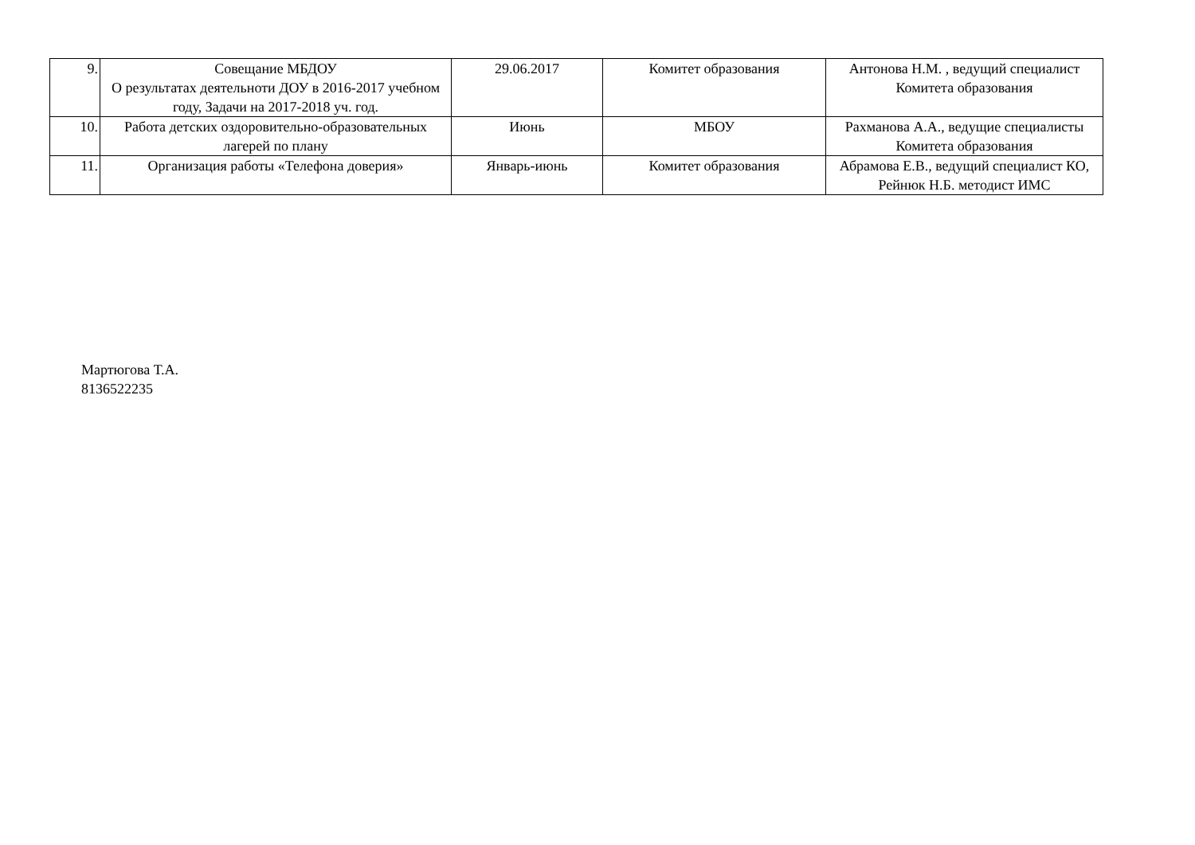| 9. | Совещание МБДОУ О результатах деятельноти ДОУ в 2016-2017 учебном году, Задачи на 2017-2018 уч. год. | 29.06.2017 | Комитет образования | Антонова Н.М. , ведущий специалист Комитета образования |
| 10. | Работа детских оздоровительно-образовательных лагерей по плану | Июнь | МБОУ | Рахманова А.А., ведущие специалисты Комитета образования |
| 11. | Организация работы «Телефона доверия» | Январь-июнь | Комитет образования | Абрамова Е.В., ведущий специалист КО, Рейнюк Н.Б. методист ИМС |
Мартюгова Т.А.
8136522235